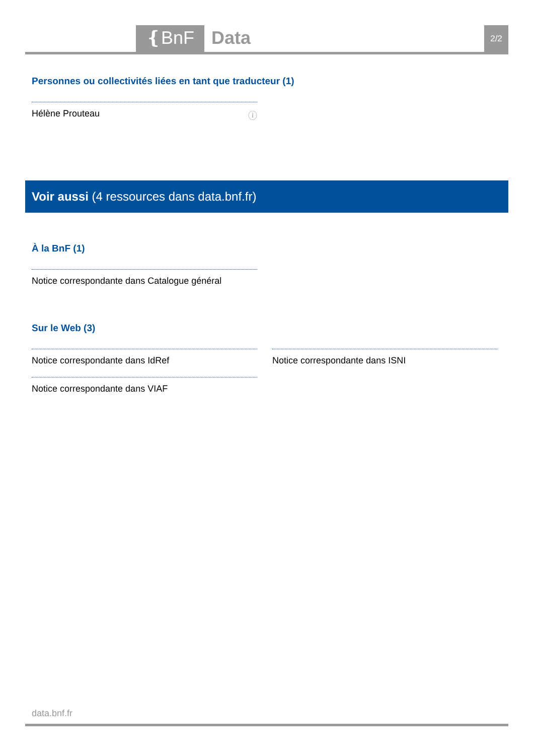❴BnF Data 2/2
Personnes ou collectivités liées en tant que traducteur (1)
Hélène Prouteau ⓘ
Voir aussi (4 ressources dans data.bnf.fr)
À la BnF (1)
Notice correspondante dans Catalogue général
Sur le Web (3)
Notice correspondante dans IdRef
Notice correspondante dans VIAF
Notice correspondante dans ISNI
data.bnf.fr